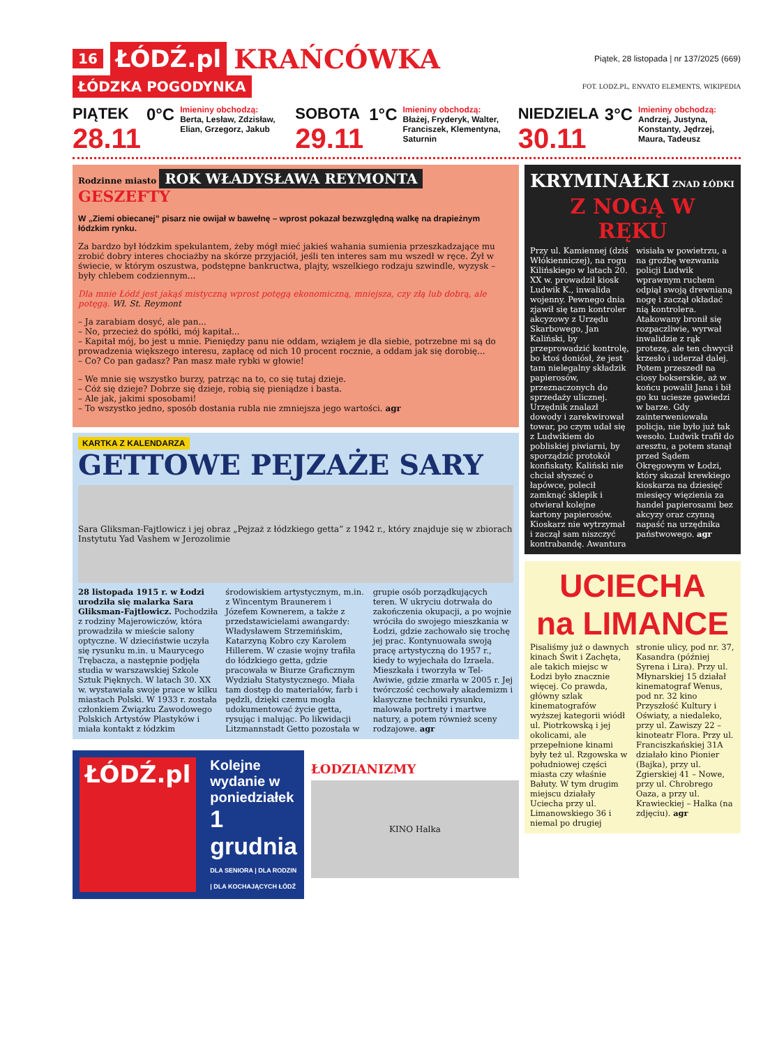16 ŁÓDŹ.pl KRAŃCÓWKA Piątek, 28 listopada | nr 137/2025 (669)
ŁÓDZKA POGODYNKA FOT. LODZ.PL, ENVATO ELEMENTS, WIKIPEDIA
PIĄTEK
28.11
0°C
Imieniny obchodzą:
Berta, Lesław, Zdzisław, Elian, Grzegorz, Jakub
SOBOTA
29.11
1°C
Imieniny obchodzą:
Błażej, Fryderyk, Walter, Franciszek, Klementyna, Saturnin
NIEDZIELA
30.11
3°C
Imieniny obchodzą:
Andrzej, Justyna, Konstanty, Jędrzej, Maura, Tadeusz
Rodzinne miasto ROK WŁADYSŁAWA REYMONTA GESZEFTY
W „Ziemi obiecanej” pisarz nie owijał w bawełnę – wprost pokazał bezwzględną walkę na drapieżnym łódzkim rynku.
Za bardzo był łódzkim spekulantem, żeby mógł mieć jakieś wahania sumienia przeszkadzające mu zrobić dobry interes chociażby na skórze przyjaciół, jeśli ten interes sam mu wszedł w ręce. Żył w świecie, w którym oszustwa, podstępne bankructwa, plajty, wszelkiego rodzaju szwindle, wyzysk – były chlebem codziennym...
Dla mnie Łódź jest jakąś mistyczną wprost potęgą ekonomiczną, mniejsza, czy złą lub dobrą, ale potęgą. Wł. St. Reymont
– Ja zarabiam dosyć, ale pan...
– No, przecież do spółki, mój kapitał...
– Kapitał mój, bo jest u mnie. Pieniędzy panu nie oddam, wziąłem je dla siebie, potrzebne mi są do prowadzenia większego interesu, zapłacę od nich 10 procent rocznie, a oddam jak się dorobię...
– Co? Co pan gadasz? Pan masz małe rybki w głowie!
– We mnie się wszystko burzy, patrząc na to, co się tutaj dzieje.
– Cóż się dzieje? Dobrze się dzieje, robią się pieniądze i basta.
– Ale jak, jakimi sposobami!
– To wszystko jedno, sposób dostania rubla nie zmniejsza jego wartości. agr
KARTKA Z KALENDARZA
GETTOWE PEJZAŻE SARY
Sara Gliksman-Fajtlowicz i jej obraz „Pejzaż z łódzkiego getta” z 1942 r., który znajduje się w zbiorach Instytutu Yad Vashem w Jerozolimie
28 listopada 1915 r. w Łodzi urodziła się malarka Sara Gliksman-Fajtlowicz. Pochodziła z rodziny Majerowiczów, która prowadziła w mieście salony optyczne. W dzieciństwie uczyła się rysunku m.in. u Maurycego Trębacza, a następnie podjęła studia w warszawskiej Szkole Sztuk Pięknych. W latach 30. XX w. wystawiała swoje prace w kilku miastach Polski. W 1933 r. została członkiem Związku Zawodowego Polskich Artystów Plastyków i miała kontakt z łódzkim środowiskiem artystycznym, m.in. z Wincentym Braunerem i Józefem Kownerem, a także z przedstawicielami awangardy: Władysławem Strzemińskim, Katarzyną Kobro czy Karolem Hillerem. W czasie wojny trafiła do łódzkiego getta, gdzie pracowała w Biurze Graficznym Wydziału Statystycznego. Miała tam dostęp do materiałów, farb i pędzli, dzięki czemu mogła udokumentować życie getta, rysując i malując. Po likwidacji Litzmannstadt Getto pozostała w grupie osób porządkujących teren. W ukryciu dotrwała do zakończenia okupacji, a po wojnie wróciła do swojego mieszkania w Łodzi, gdzie zachowało się trochę jej prac. Kontynuowała swoją pracę artystyczną do 1957 r., kiedy to wyjechała do Izraela. Mieszkała i tworzyła w Tel-Awiwie, gdzie zmarła w 2005 r. Jej twórczość cechowały akademizm i klasyczne techniki rysunku, malowała portrety i martwe natury, a potem również sceny rodzajowe. agr
ŁÓDŹ.pl
Kolejne wydanie w poniedziałek
1 grudnia
DLA SENIORA | DLA RODZIN | DLA KOCHAJĄCYCH ŁÓDŹ
ŁODZIANIZMY
KINO Halka
KRYMINAŁKI ZNAD ŁÓDKI
Z NOGĄ W RĘKU
Przy ul. Kamiennej (dziś Włókienniczej), na rogu Kilińskiego w latach 20. XX w. prowadził kiosk Ludwik K., inwalida wojenny. Pewnego dnia zjawił się tam kontroler akcyzowy z Urzędu Skarbowego, Jan Kaliński, by przeprowadzić kontrolę, bo ktoś doniósł, że jest tam nielegalny składzik papierosów, przeznaczonych do sprzedaży ulicznej. Urzędnik znalazł dowody i zarekwirował towar, po czym udał się z Ludwikiem do pobliskiej piwiarni, by sporządzić protokół konfiskaty. Kaliński nie chciał słyszeć o łapówce, polecił zamknąć sklepik i otwierał kolejne kartony papierosów. Kioskarz nie wytrzymał i zaczął sam niszczyć kontrabandę. Awantura wisiała w powietrzu, a na groźbę wezwania policji Ludwik wprawnym ruchem odpiął swoją drewnianą nogę i zaczął okładać nią kontrolera. Atakowany bronił się rozpaczliwie, wyrwał inwalidzie z rąk protezę, ale ten chwycił krzesło i uderzał dalej. Potem przeszedł na ciosy bokserskie, aż w końcu powalił Jana i bił go ku uciesze gawiedzi w barze. Gdy zainterweniowała policja, nie było już tak wesoło. Ludwik trafił do aresztu, a potem stanął przed Sądem Okręgowym w Łodzi, który skazał krewkiego kioskarza na dziesięć miesięcy więzienia za handel papierosami bez akcyzy oraz czynną napaść na urzędnika państwowego. agr
UCIECHA
na LIMANCE
Pisaliśmy już o dawnych kinach Świt i Zachęta, ale takich miejsc w Łodzi było znacznie więcej. Co prawda, główny szlak kinematografów wyższej kategorii wiódł ul. Piotrkowską i jej okolicami, ale przepełnione kinami były też ul. Rzgowska w południowej części miasta czy właśnie Bałuty. W tym drugim miejscu działały Uciecha przy ul. Limanowskiego 36 i niemal po drugiej stronie ulicy, pod nr. 37, Kasandra (później Syrena i Lira). Przy ul. Młynarskiej 15 działał kinematograf Wenus, pod nr. 32 kino Przyszłość Kultury i Oświaty, a niedaleko, przy ul. Zawiszy 22 – kinoteatr Flora. Przy ul. Franciszkańskiej 31A działało kino Pionier (Bajka), przy ul. Zgierskiej 41 – Nowe, przy ul. Chrobrego Oaza, a przy ul. Krawieckiej – Halka (na zdjęciu). agr